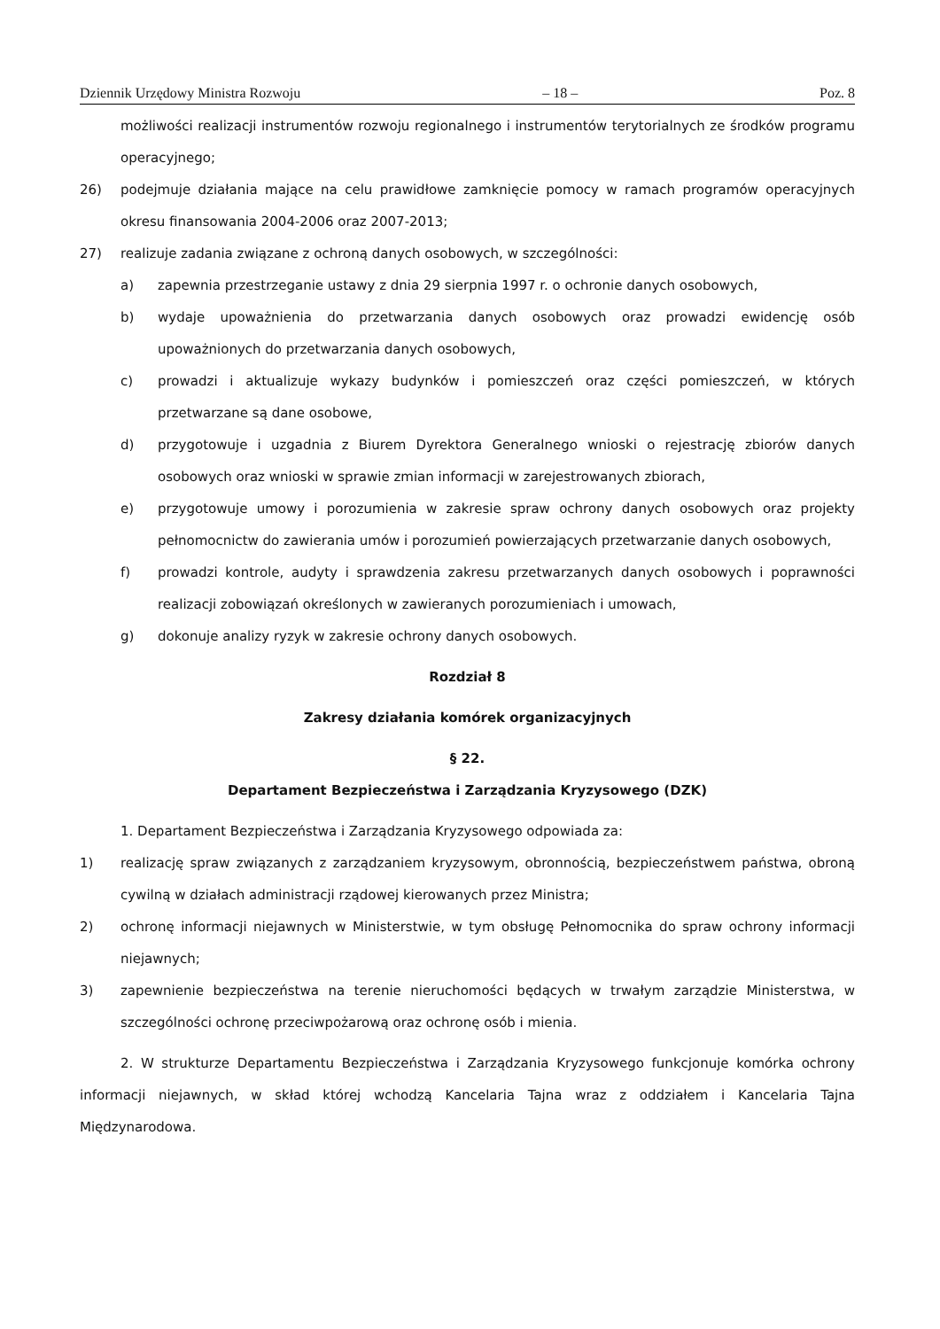Dziennik Urzędowy Ministra Rozwoju – 18 – Poz. 8
możliwości realizacji instrumentów rozwoju regionalnego i instrumentów terytorialnych ze środków programu operacyjnego;
26) podejmuje działania mające na celu prawidłowe zamknięcie pomocy w ramach programów operacyjnych okresu finansowania 2004-2006 oraz 2007-2013;
27) realizuje zadania związane z ochroną danych osobowych, w szczególności:
a) zapewnia przestrzeganie ustawy z dnia 29 sierpnia 1997 r. o ochronie danych osobowych,
b) wydaje upoważnienia do przetwarzania danych osobowych oraz prowadzi ewidencję osób upoważnionych do przetwarzania danych osobowych,
c) prowadzi i aktualizuje wykazy budynków i pomieszczeń oraz części pomieszczeń, w których przetwarzane są dane osobowe,
d) przygotowuje i uzgadnia z Biurem Dyrektora Generalnego wnioski o rejestrację zbiorów danych osobowych oraz wnioski w sprawie zmian informacji w zarejestrowanych zbiorach,
e) przygotowuje umowy i porozumienia w zakresie spraw ochrony danych osobowych oraz projekty pełnomocnictw do zawierania umów i porozumień powierzających przetwarzanie danych osobowych,
f) prowadzi kontrole, audyty i sprawdzenia zakresu przetwarzanych danych osobowych i poprawności realizacji zobowiązań określonych w zawieranych porozumieniach i umowach,
g) dokonuje analizy ryzyk w zakresie ochrony danych osobowych.
Rozdział 8
Zakresy działania komórek organizacyjnych
§ 22.
Departament Bezpieczeństwa i Zarządzania Kryzysowego (DZK)
1. Departament Bezpieczeństwa i Zarządzania Kryzysowego odpowiada za:
1) realizację spraw związanych z zarządzaniem kryzysowym, obronnością, bezpieczeństwem państwa, obroną cywilną w działach administracji rządowej kierowanych przez Ministra;
2) ochronę informacji niejawnych w Ministerstwie, w tym obsługę Pełnomocnika do spraw ochrony informacji niejawnych;
3) zapewnienie bezpieczeństwa na terenie nieruchomości będących w trwałym zarządzie Ministerstwa, w szczególności ochronę przeciwpożarową oraz ochronę osób i mienia.
2. W strukturze Departamentu Bezpieczeństwa i Zarządzania Kryzysowego funkcjonuje komórka ochrony informacji niejawnych, w skład której wchodzą Kancelaria Tajna wraz z oddziałem i Kancelaria Tajna Międzynarodowa.